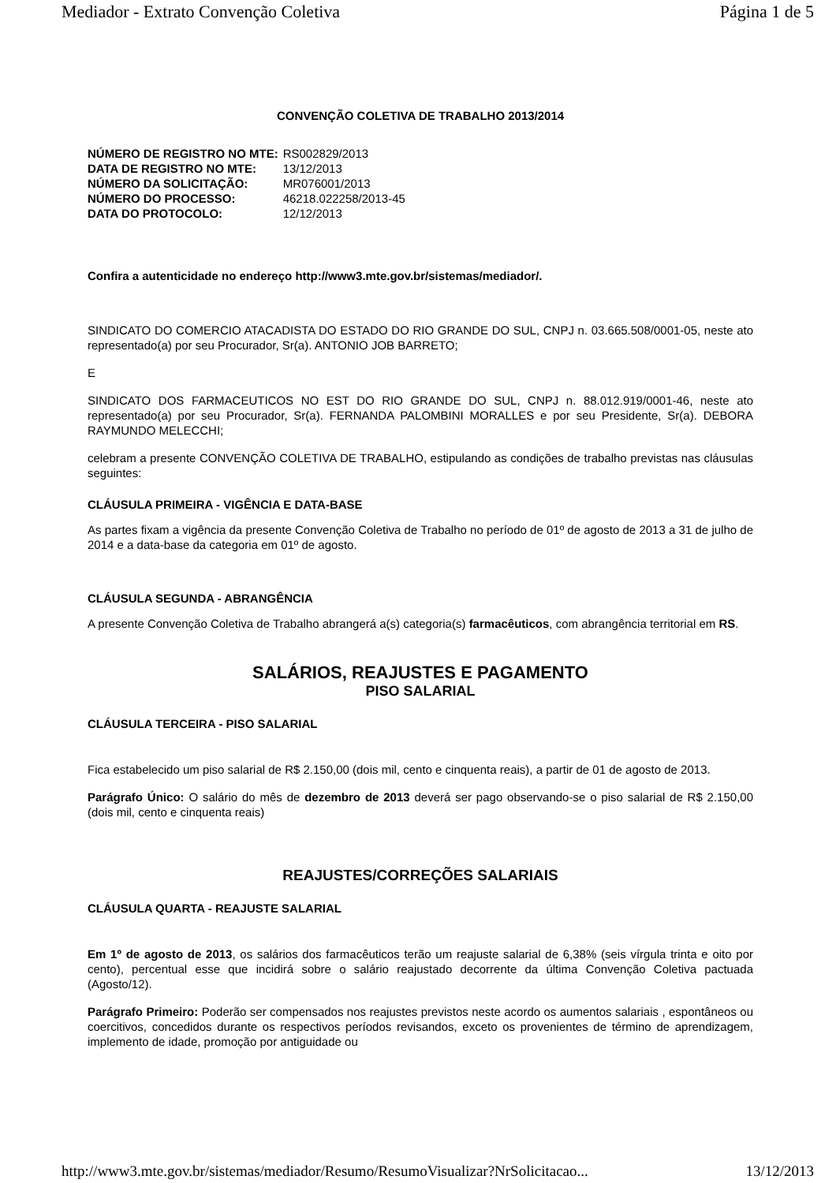Mediador - Extrato Convenção Coletiva Página 1 de 5
CONVENÇÃO COLETIVA DE TRABALHO 2013/2014
| NÚMERO DE REGISTRO NO MTE: | RS002829/2013 |
| DATA DE REGISTRO NO MTE: | 13/12/2013 |
| NÚMERO DA SOLICITAÇÃO: | MR076001/2013 |
| NÚMERO DO PROCESSO: | 46218.022258/2013-45 |
| DATA DO PROTOCOLO: | 12/12/2013 |
Confira a autenticidade no endereço http://www3.mte.gov.br/sistemas/mediador/.
SINDICATO DO COMERCIO ATACADISTA DO ESTADO DO RIO GRANDE DO SUL, CNPJ n. 03.665.508/0001-05, neste ato representado(a) por seu Procurador, Sr(a). ANTONIO JOB BARRETO;
E
SINDICATO DOS FARMACEUTICOS NO EST DO RIO GRANDE DO SUL, CNPJ n. 88.012.919/0001-46, neste ato representado(a) por seu Procurador, Sr(a). FERNANDA PALOMBINI MORALLES e por seu Presidente, Sr(a). DEBORA RAYMUNDO MELECCHI;
celebram a presente CONVENÇÃO COLETIVA DE TRABALHO, estipulando as condições de trabalho previstas nas cláusulas seguintes:
CLÁUSULA PRIMEIRA - VIGÊNCIA E DATA-BASE
As partes fixam a vigência da presente Convenção Coletiva de Trabalho no período de 01º de agosto de 2013 a 31 de julho de 2014 e a data-base da categoria em 01º de agosto.
CLÁUSULA SEGUNDA - ABRANGÊNCIA
A presente Convenção Coletiva de Trabalho abrangerá a(s) categoria(s) farmacêuticos, com abrangência territorial em RS.
SALÁRIOS, REAJUSTES E PAGAMENTO
PISO SALARIAL
CLÁUSULA TERCEIRA - PISO SALARIAL
Fica estabelecido um piso salarial de R$ 2.150,00 (dois mil, cento e cinquenta reais), a partir de 01 de agosto de 2013.
Parágrafo Único: O salário do mês de dezembro de 2013 deverá ser pago observando-se o piso salarial de R$ 2.150,00 (dois mil, cento e cinquenta reais)
REAJUSTES/CORREÇÕES SALARIAIS
CLÁUSULA QUARTA - REAJUSTE SALARIAL
Em 1º de agosto de 2013, os salários dos farmacêuticos terão um reajuste salarial de 6,38% (seis vírgula trinta e oito por cento), percentual esse que incidirá sobre o salário reajustado decorrente da última Convenção Coletiva pactuada (Agosto/12).
Parágrafo Primeiro: Poderão ser compensados nos reajustes previstos neste acordo os aumentos salariais , espontâneos ou coercitivos, concedidos durante os respectivos períodos revisandos, exceto os provenientes de término de aprendizagem, implemento de idade, promoção por antiguidade ou
http://www3.mte.gov.br/sistemas/mediador/Resumo/ResumoVisualizar?NrSolicitacao... 13/12/2013